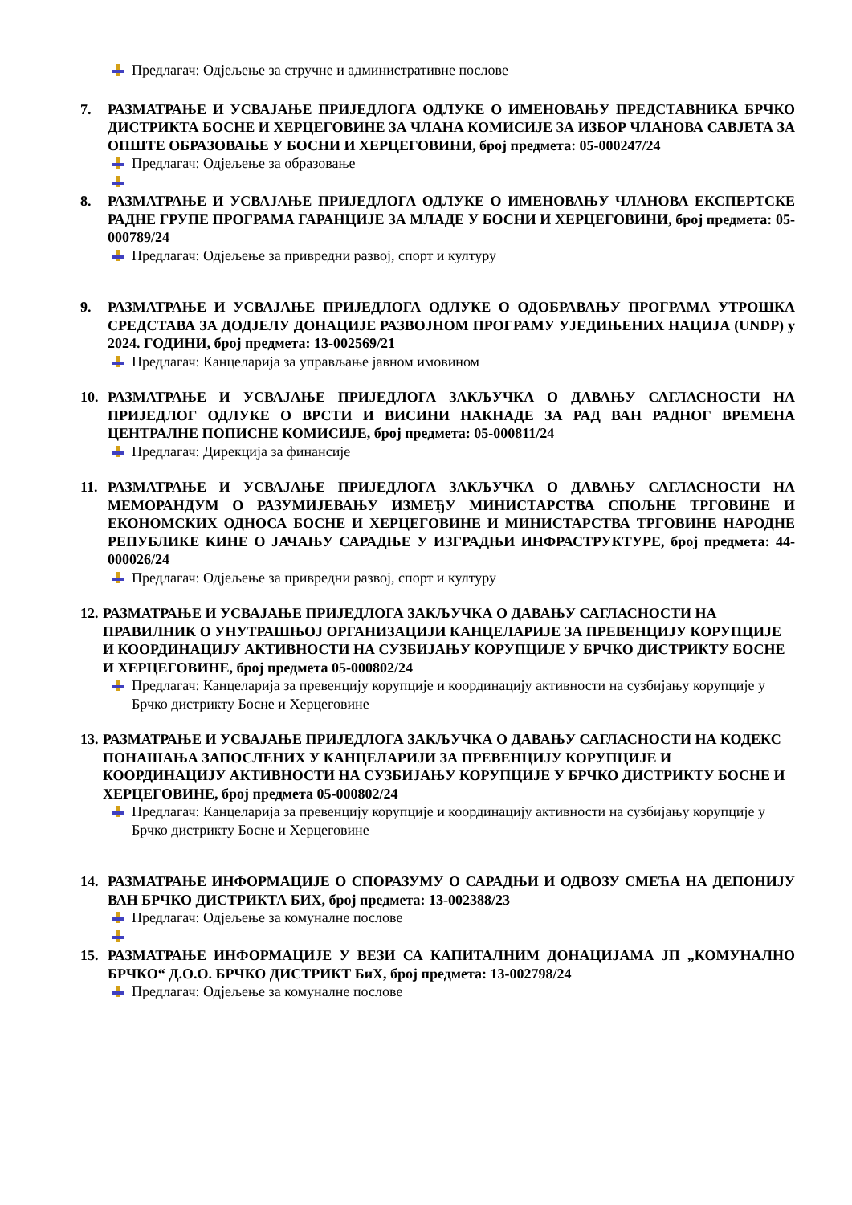Предлагач: Одјељење за стручне и административне послове
7. РАЗМАТРАЊЕ И УСВАЈАЊЕ ПРИЈЕДЛОГА ОДЛУКЕ О ИМЕНОВАЊУ ПРЕДСТАВНИКА БРЧКО ДИСТРИКТА БОСНЕ И ХЕРЦЕГОВИНЕ ЗА ЧЛАНА КОМИСИЈЕ ЗА ИЗБОР ЧЛАНОВА САВЈЕТА ЗА ОПШТЕ ОБРАЗОВАЊЕ У БОСНИ И ХЕРЦЕГОВИНИ, број предмета: 05-000247/24
Предлагач: Одјељење за образовање
8. РАЗМАТРАЊЕ И УСВАЈАЊЕ ПРИЈЕДЛОГА ОДЛУКЕ О ИМЕНОВАЊУ ЧЛАНОВА ЕКСПЕРТСКЕ РАДНЕ ГРУПЕ ПРОГРАМА ГАРАНЦИЈЕ ЗА МЛАДЕ У БОСНИ И ХЕРЦЕГОВИНИ, број предмета: 05-000789/24
Предлагач: Одјељење за привредни развој, спорт и културу
9. РАЗМАТРАЊЕ И УСВАЈАЊЕ ПРИЈЕДЛОГА ОДЛУКЕ О ОДОБРАВАЊУ ПРОГРАМА УТРОШКА СРЕДСТАВА ЗА ДОДЈЕЛУ ДОНАЦИЈЕ РАЗВОЈНОМ ПРОГРАМУ УЈЕДИЊЕНИХ НАЦИЈА (UNDP) у 2024. ГОДИНИ, број предмета: 13-002569/21
Предлагач: Канцеларија за управљање јавном имовином
10. РАЗМАТРАЊЕ И УСВАЈАЊЕ ПРИЈЕДЛОГА ЗАКЉУЧКА О ДАВАЊУ САГЛАСНОСТИ НА ПРИЈЕДЛОГ ОДЛУКЕ О ВРСТИ И ВИСИНИ НАКНАДЕ ЗА РАД ВАН РАДНОГ ВРЕМЕНА ЦЕНТРАЛНЕ ПОПИСНЕ КОМИСИЈЕ, број предмета: 05-000811/24
Предлагач: Дирекција за финансије
11. РАЗМАТРАЊЕ И УСВАЈАЊЕ ПРИЈЕДЛОГА ЗАКЉУЧКА О ДАВАЊУ САГЛАСНОСТИ НА МЕМОРАНДУМ О РАЗУМИЈЕВАЊУ ИЗМЕЂУ МИНИСТАРСТВА СПОЉНЕ ТРГОВИНЕ И ЕКОНОМСКИХ ОДНОСА БОСНЕ И ХЕРЦЕГОВИНЕ И МИНИСТАРСТВА ТРГОВИНЕ НАРОДНЕ РЕПУБЛИКЕ КИНЕ О ЈАЧАЊУ САРАДЊЕ У ИЗГРАДЊИ ИНФРАСТРУКТУРЕ, број предмета: 44-000026/24
Предлагач: Одјељење за привредни развој, спорт и културу
12.
РАЗМАТРАЊЕ И УСВАЈАЊЕ ПРИЈЕДЛОГА ЗАКЉУЧКА О ДАВАЊУ САГЛАСНОСТИ НА ПРАВИЛНИК О УНУТРАШЊОЈ ОРГАНИЗАЦИЈИ КАНЦЕЛАРИЈЕ ЗА ПРЕВЕНЦИЈУ КОРУПЦИЈЕ И КООРДИНАЦИЈУ АКТИВНОСТИ НА СУЗБИЈАЊУ КОРУПЦИЈЕ У БРЧКО ДИСТРИКТУ БОСНЕ И ХЕРЦЕГОВИНЕ, број предмета 05-000802/24
Предлагач: Канцеларија за превенцију корупције и координацију активности на сузбијању корупције у Брчко дистрикту Босне и Херцеговине
13.
РАЗМАТРАЊЕ И УСВАЈАЊЕ ПРИЈЕДЛОГА ЗАКЉУЧКА О ДАВАЊУ САГЛАСНОСТИ НА КОДЕКС ПОНАШАЊА ЗАПОСЛЕНИХ У КАНЦЕЛАРИЈИ ЗА ПРЕВЕНЦИЈУ КОРУПЦИЈЕ И КООРДИНАЦИЈУ АКТИВНОСТИ НА СУЗБИЈАЊУ КОРУПЦИЈЕ У БРЧКО ДИСТРИКТУ БОСНЕ И ХЕРЦЕГОВИНЕ, број предмета 05-000802/24
Предлагач: Канцеларија за превенцију корупције и координацију активности на сузбијању корупције у Брчко дистрикту Босне и Херцеговине
14. РАЗМАТРАЊЕ ИНФОРМАЦИЈЕ О СПОРАЗУМУ О САРАДЊИ И ОДВОЗУ СМЕЋА НА ДЕПОНИЈУ ВАН БРЧКО ДИСТРИКТА БИХ, број предмета: 13-002388/23
Предлагач: Одјељење за комуналне послове
15. РАЗМАТРАЊЕ ИНФОРМАЦИЈЕ У ВЕЗИ СА КАПИТАЛНИМ ДОНАЦИЈАМА ЈП „КОМУНАЛНО БРЧКО“ Д.О.О. БРЧКО ДИСТРИКТ БиХ, број предмета: 13-002798/24
Предлагач: Одјељење за комуналне послове